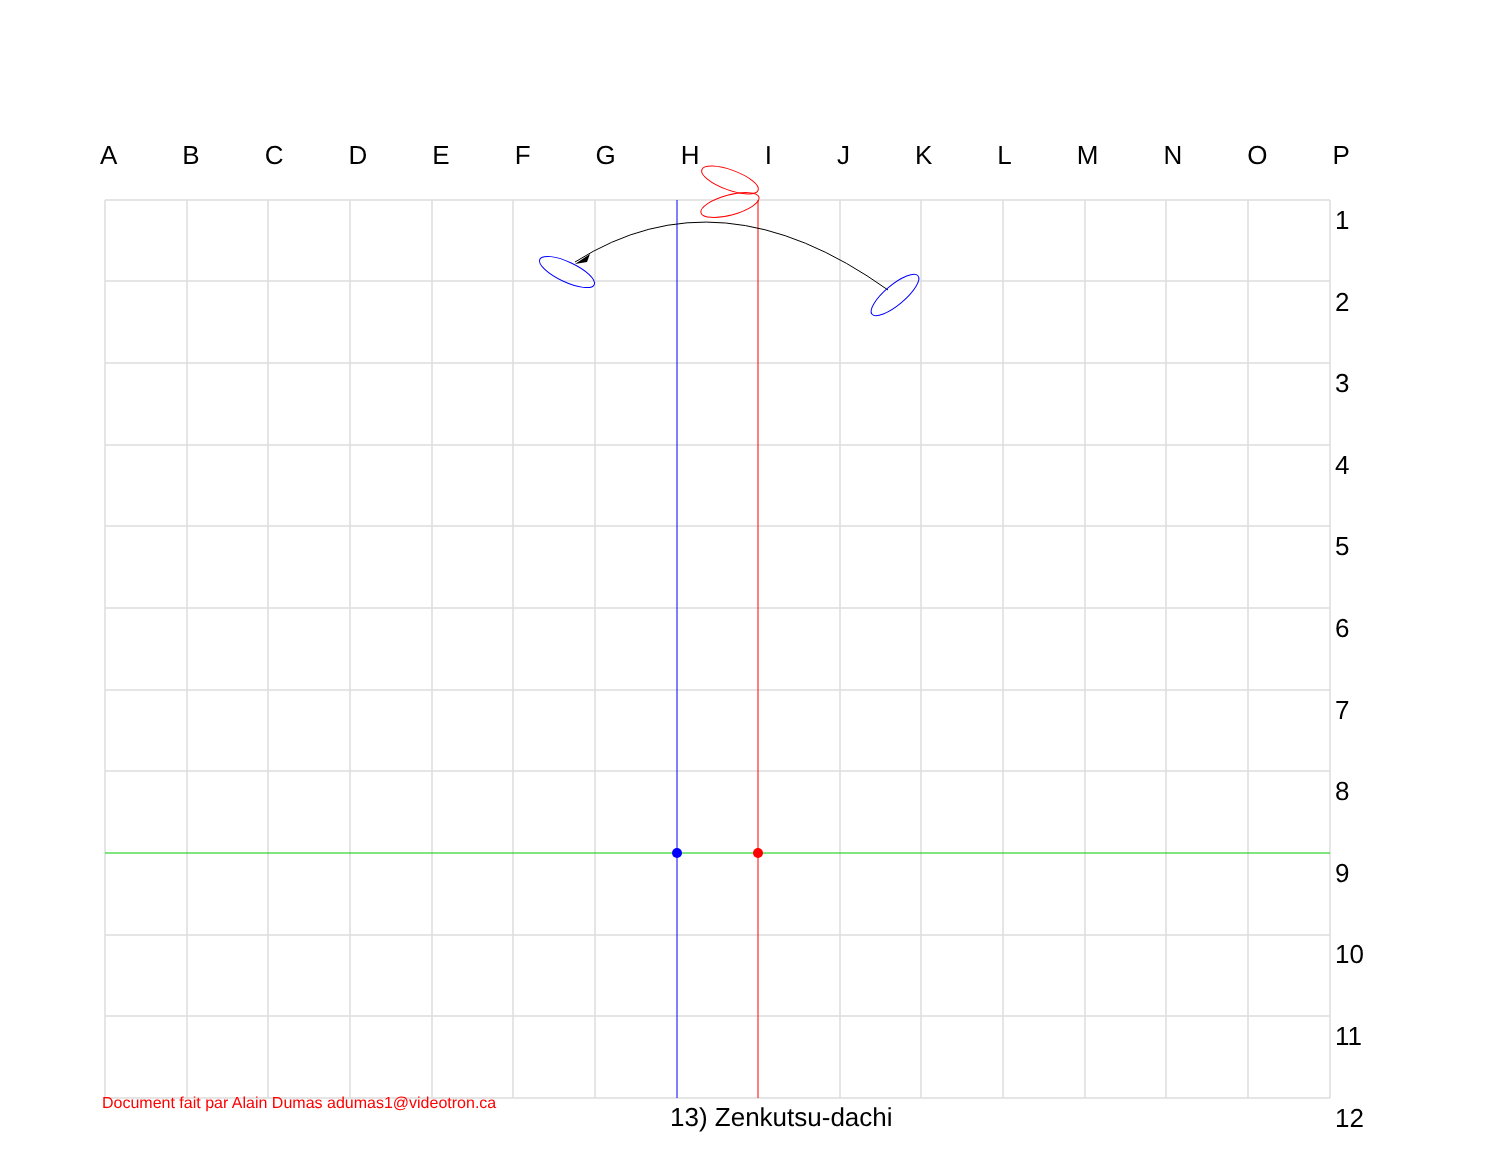ABCDEFGHIJKLMNOP
1
2
3
4
5
6
7
8
9
10
11
12
Document fait par Alain Dumas adumas1@videotron.ca
13) Zenkutsu-dachi